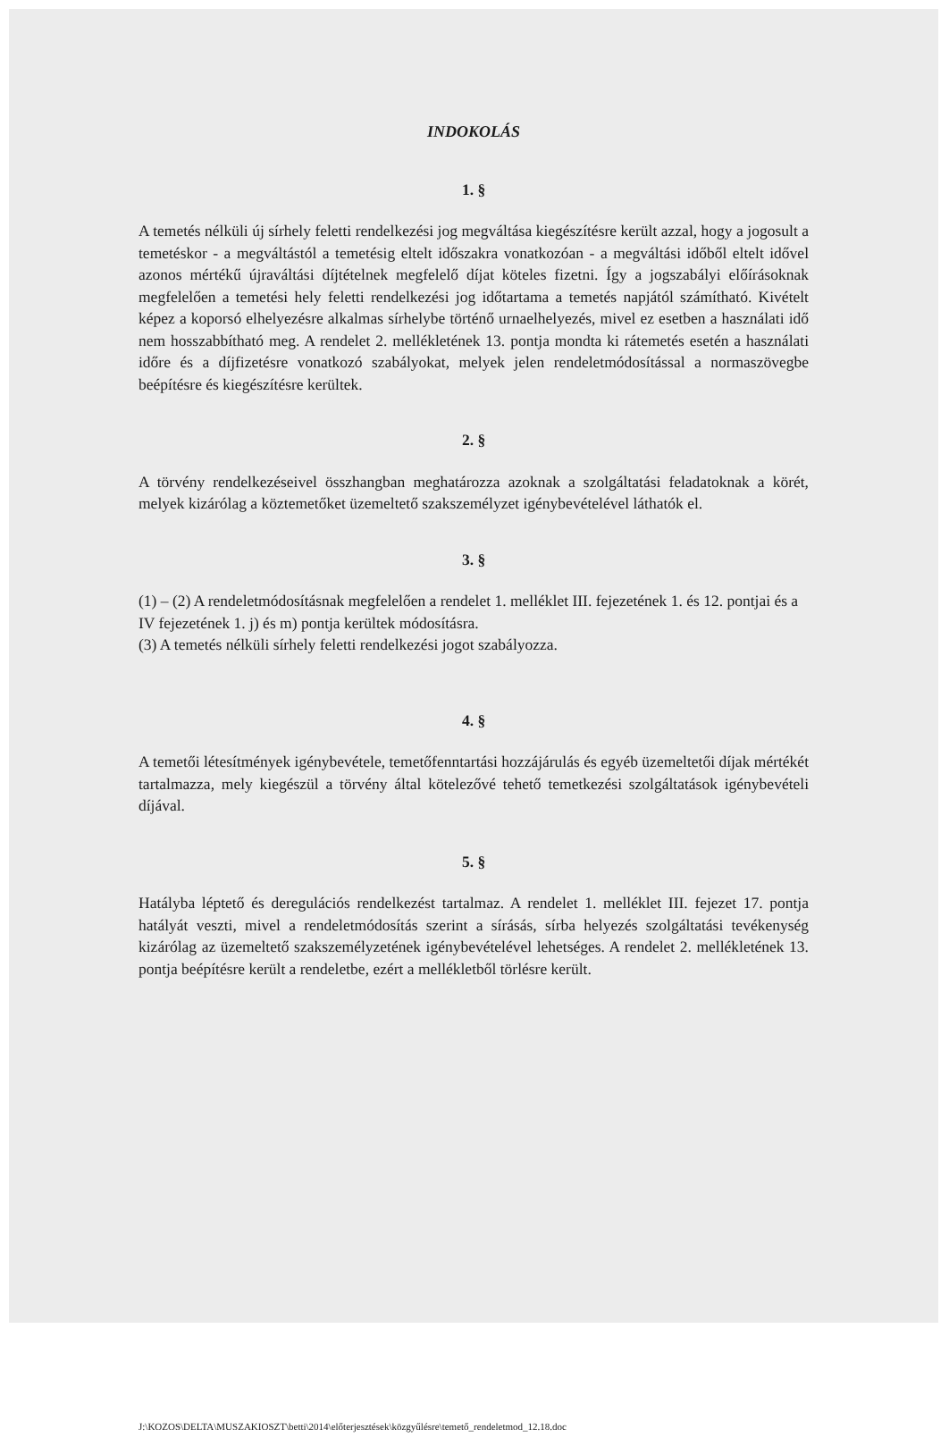INDOKOLÁS
1. §
A temetés nélküli új sírhely feletti rendelkezési jog megváltása kiegészítésre került azzal, hogy a jogosult a temetéskor - a megváltástól a temetésig eltelt időszakra vonatkozóan - a megváltási időből eltelt idővel azonos mértékű újraváltási díjtételnek megfelelő díjat köteles fizetni. Így a jogszabályi előírásoknak megfelelően a temetési hely feletti rendelkezési jog időtartama a temetés napjától számítható. Kivételt képez a koporsó elhelyezésre alkalmas sírhelybe történő urnaelhelyezés, mivel ez esetben a használati idő nem hosszabbítható meg. A rendelet 2. mellékletének 13. pontja mondta ki rátemetés esetén a használati időre és a díjfizetésre vonatkozó szabályokat, melyek jelen rendeletmódosítással a normaszövegbe beépítésre és kiegészítésre kerültek.
2. §
A törvény rendelkezéseivel összhangban meghatározza azoknak a szolgáltatási feladatoknak a körét, melyek kizárólag a köztemetőket üzemeltető szakszemélyzet igénybevételével láthatók el.
3. §
(1) – (2) A rendeletmódosításnak megfelelően a rendelet 1. melléklet III. fejezetének 1. és 12. pontjai és a IV fejezetének 1. j) és m) pontja kerültek módosításra.
(3) A temetés nélküli sírhely feletti rendelkezési jogot szabályozza.
4. §
A temetői létesítmények igénybevétele, temetőfenntartási hozzájárulás és egyéb üzemeltetői díjak mértékét tartalmazza, mely kiegészül a törvény által kötelezővé tehető temetkezési szolgáltatások igénybevételi díjával.
5. §
Hatályba léptető és deregulációs rendelkezést tartalmaz. A rendelet 1. melléklet III. fejezet 17. pontja hatályát veszti, mivel a rendeletmódosítás szerint a sírásás, sírba helyezés szolgáltatási tevékenység kizárólag az üzemeltető szakszemélyzetének igénybevételével lehetséges. A rendelet 2. mellékletének 13. pontja beépítésre került a rendeletbe, ezért a mellékletből törlésre került.
J:\KOZOS\DELTA\MUSZAKIOSZT\betti\2014\előterjesztések\közgyűlésre\temető_rendeletmod_12.18.doc